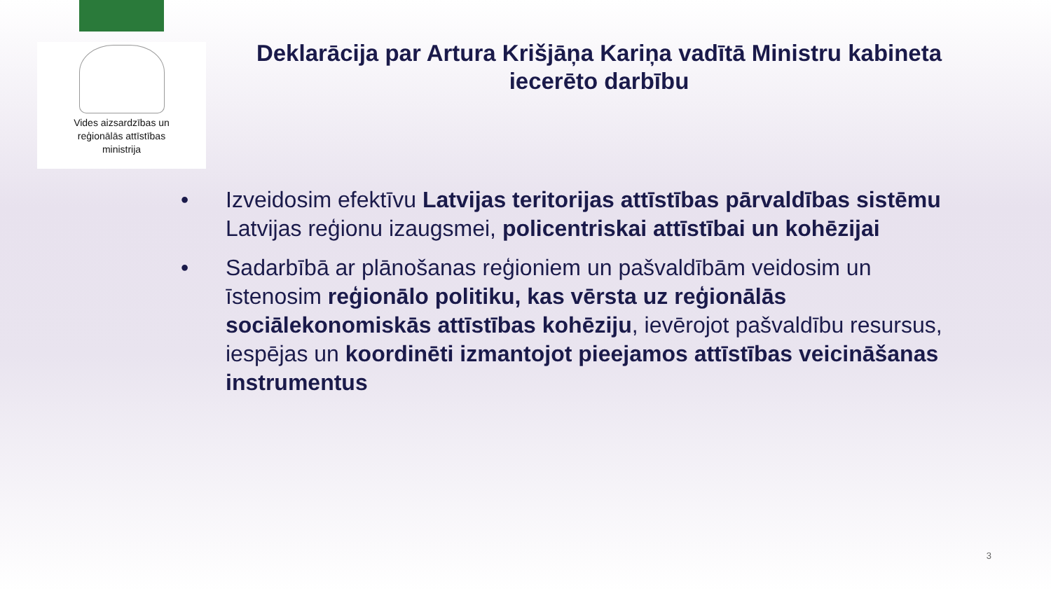Vides aizsardzības un
reģionālās attīstības
ministrija
Deklarācija par Artura Krišjāņa Kariņa vadītā Ministru kabineta iecerēto darbību
• Izveidosim efektīvu Latvijas teritorijas attīstības pārvaldības sistēmu Latvijas reģionu izaugsmei, policentriskai attīstībai un kohēzijai
• Sadarbībā ar plānošanas reģioniem un pašvaldībām veidosim un īstenosim reģionālo politiku, kas vērsta uz reģionālās sociālekonomiskās attīstības kohēziju, ievērojot pašvaldību resursus, iespējas un koordinēti izmantojot pieejamos attīstības veicināšanas instrumentus
3